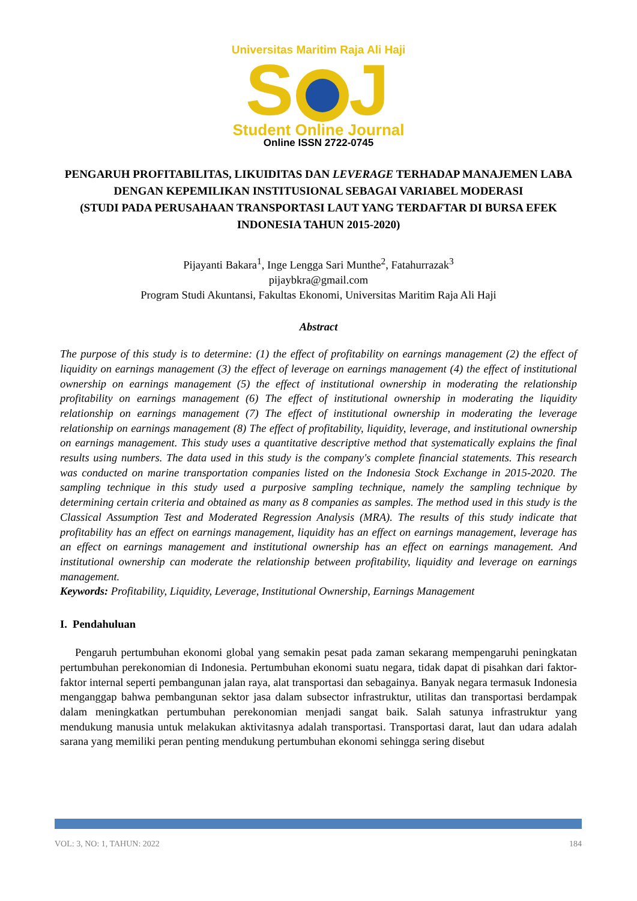Universitas Maritim Raja Ali Haji
S J
Student Online Journal
Online ISSN 2722-0745
PENGARUH PROFITABILITAS, LIKUIDITAS DAN LEVERAGE TERHADAP MANAJEMEN LABA DENGAN KEPEMILIKAN INSTITUSIONAL SEBAGAI VARIABEL MODERASI
(STUDI PADA PERUSAHAAN TRANSPORTASI LAUT YANG TERDAFTAR DI BURSA EFEK INDONESIA TAHUN 2015-2020)
Pijayanti Bakara<sup>1</sup>, Inge Lengga Sari Munthe<sup>2</sup>, Fatahurrazak<sup>3</sup>
pijaybkra@gmail.com
Program Studi Akuntansi, Fakultas Ekonomi, Universitas Maritim Raja Ali Haji
Abstract
The purpose of this study is to determine: (1) the effect of profitability on earnings management (2) the effect of liquidity on earnings management (3) the effect of leverage on earnings management (4) the effect of institutional ownership on earnings management (5) the effect of institutional ownership in moderating the relationship profitability on earnings management (6) The effect of institutional ownership in moderating the liquidity relationship on earnings management (7) The effect of institutional ownership in moderating the leverage relationship on earnings management (8) The effect of profitability, liquidity, leverage, and institutional ownership on earnings management. This study uses a quantitative descriptive method that systematically explains the final results using numbers. The data used in this study is the company's complete financial statements. This research was conducted on marine transportation companies listed on the Indonesia Stock Exchange in 2015-2020. The sampling technique in this study used a purposive sampling technique, namely the sampling technique by determining certain criteria and obtained as many as 8 companies as samples. The method used in this study is the Classical Assumption Test and Moderated Regression Analysis (MRA). The results of this study indicate that profitability has an effect on earnings management, liquidity has an effect on earnings management, leverage has an effect on earnings management and institutional ownership has an effect on earnings management. And institutional ownership can moderate the relationship between profitability, liquidity and leverage on earnings management.
Keywords: Profitability, Liquidity, Leverage, Institutional Ownership, Earnings Management
I. Pendahuluan
Pengaruh pertumbuhan ekonomi global yang semakin pesat pada zaman sekarang mempengaruhi peningkatan pertumbuhan perekonomian di Indonesia. Pertumbuhan ekonomi suatu negara, tidak dapat di pisahkan dari faktor-faktor internal seperti pembangunan jalan raya, alat transportasi dan sebagainya. Banyak negara termasuk Indonesia menganggap bahwa pembangunan sektor jasa dalam subsector infrastruktur, utilitas dan transportasi berdampak dalam meningkatkan pertumbuhan perekonomian menjadi sangat baik. Salah satunya infrastruktur yang mendukung manusia untuk melakukan aktivitasnya adalah transportasi. Transportasi darat, laut dan udara adalah sarana yang memiliki peran penting mendukung pertumbuhan ekonomi sehingga sering disebut
VOL: 3, NO: 1, TAHUN: 2022 184